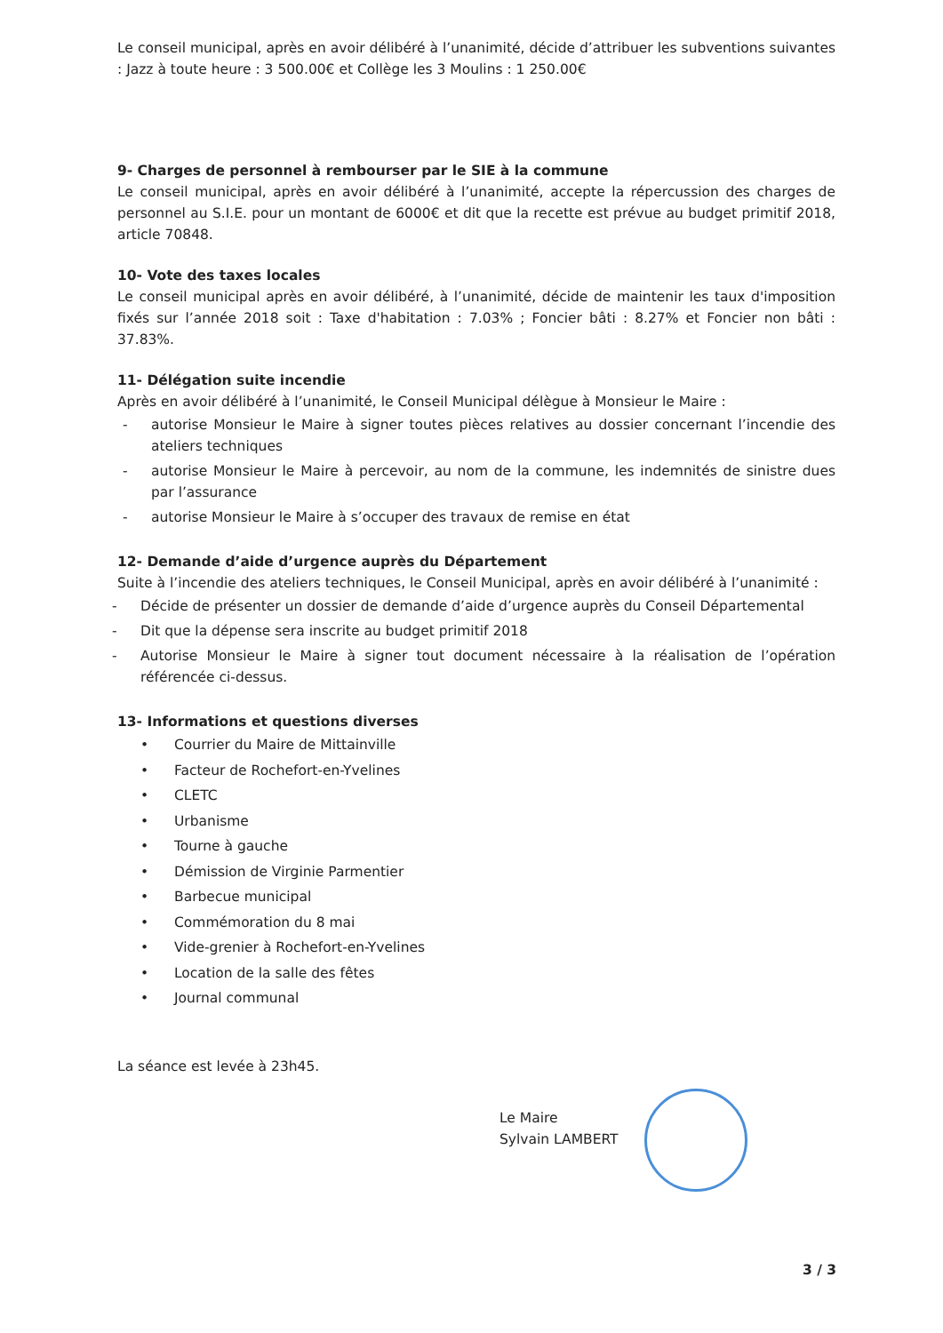Le conseil municipal, après en avoir délibéré à l’unanimité, décide d’attribuer les subventions suivantes : Jazz à toute heure : 3 500.00€ et Collège les 3 Moulins : 1 250.00€
9- Charges de personnel à rembourser par le SIE à la commune
Le conseil municipal, après en avoir délibéré à l’unanimité, accepte la répercussion des charges de personnel au S.I.E. pour un montant de 6000€ et dit que la recette est prévue au budget primitif 2018, article 70848.
10- Vote des taxes locales
Le conseil municipal après en avoir délibéré, à l’unanimité, décide de maintenir les taux d'imposition fixés sur l’année 2018 soit : Taxe d'habitation : 7.03% ; Foncier bâti : 8.27% et Foncier non bâti : 37.83%.
11- Délégation suite incendie
Après en avoir délibéré à l’unanimité, le Conseil Municipal délègue à Monsieur le Maire :
- autorise Monsieur le Maire à signer toutes pièces relatives au dossier concernant l’incendie des ateliers techniques
- autorise Monsieur le Maire à percevoir, au nom de la commune, les indemnités de sinistre dues par l’assurance
- autorise Monsieur le Maire à s’occuper des travaux de remise en état
12- Demande d’aide d’urgence auprès du Département
Suite à l’incendie des ateliers techniques, le Conseil Municipal, après en avoir délibéré à l’unanimité :
- Décide de présenter un dossier de demande d’aide d’urgence auprès du Conseil Départemental
- Dit que la dépense sera inscrite au budget primitif 2018
- Autorise Monsieur le Maire à signer tout document nécessaire à la réalisation de l’opération référencée ci-dessus.
13- Informations et questions diverses
• Courrier du Maire de Mittainville
• Facteur de Rochefort-en-Yvelines
• CLETC
• Urbanisme
• Tourne à gauche
• Démission de Virginie Parmentier
• Barbecue municipal
• Commémoration du 8 mai
• Vide-grenier à Rochefort-en-Yvelines
• Location de la salle des fêtes
• Journal communal
La séance est levée à 23h45.
Le Maire
Sylvain LAMBERT
3 / 3